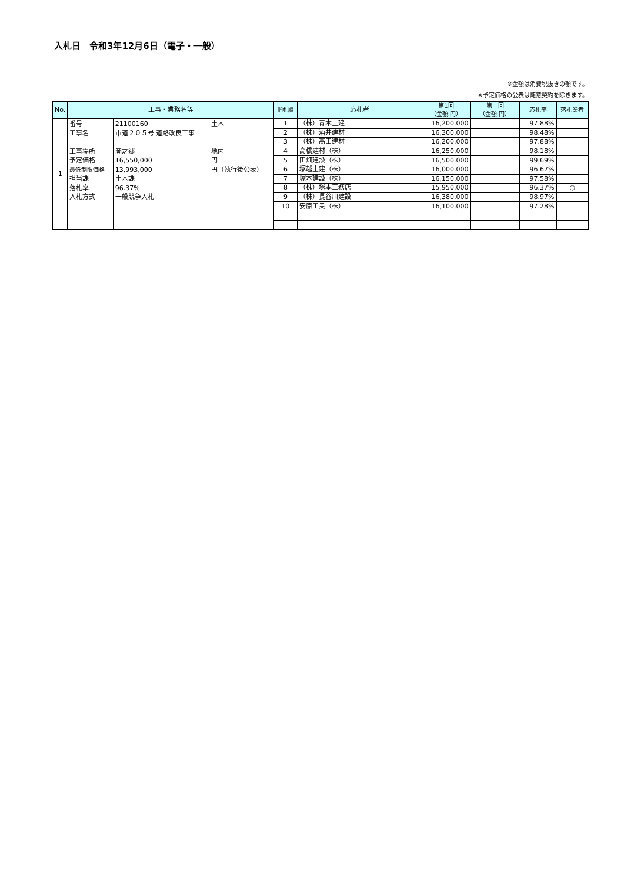入札日　令和3年12月6日（電子・一般）
※金額は消費税抜きの額です。
※予定価格の公表は随意契約を除きます。
| No. | 工事・業務名等 | | | 開札順 | 応札者 | 第1回 （金額:円） | 第 回 （金額:円） | 応札率 | 落札業者 |
| --- | --- | --- | --- | --- | --- | --- | --- | --- | --- |
| 1 | 番号 工事名 工事場所 予定価格 最低制限価格 担当課 落札率 入札方式 | 21100160 市道２０５号 道路改良工事 岡之郷 16,550,000 13,993,000 土木課 96.37% 一般競争入札 | 土木 地内 円 円（執行後公表） | 1 | （株）青木土建 | 16,200,000 | | 97.88% | |
| | | | | 2 | （株）酒井建材 | 16,300,000 | | 98.48% | |
| | | | | 3 | （株）高田建材 | 16,200,000 | | 97.88% | |
| | | | | 4 | 高橋建材（株） | 16,250,000 | | 98.18% | |
| | | | | 5 | 田畑建設（株） | 16,500,000 | | 99.69% | |
| | | | | 6 | 塚越土建（株） | 16,000,000 | | 96.67% | |
| | | | | 7 | 塚本建設（株） | 16,150,000 | | 97.58% | |
| | | | | 8 | （株）塚本工務店 | 15,950,000 | | 96.37% | ○ |
| | | | | 9 | （株）長谷川建設 | 16,380,000 | | 98.97% | |
| | | | | 10 | 安原工業（株） | 16,100,000 | | 97.28% | |